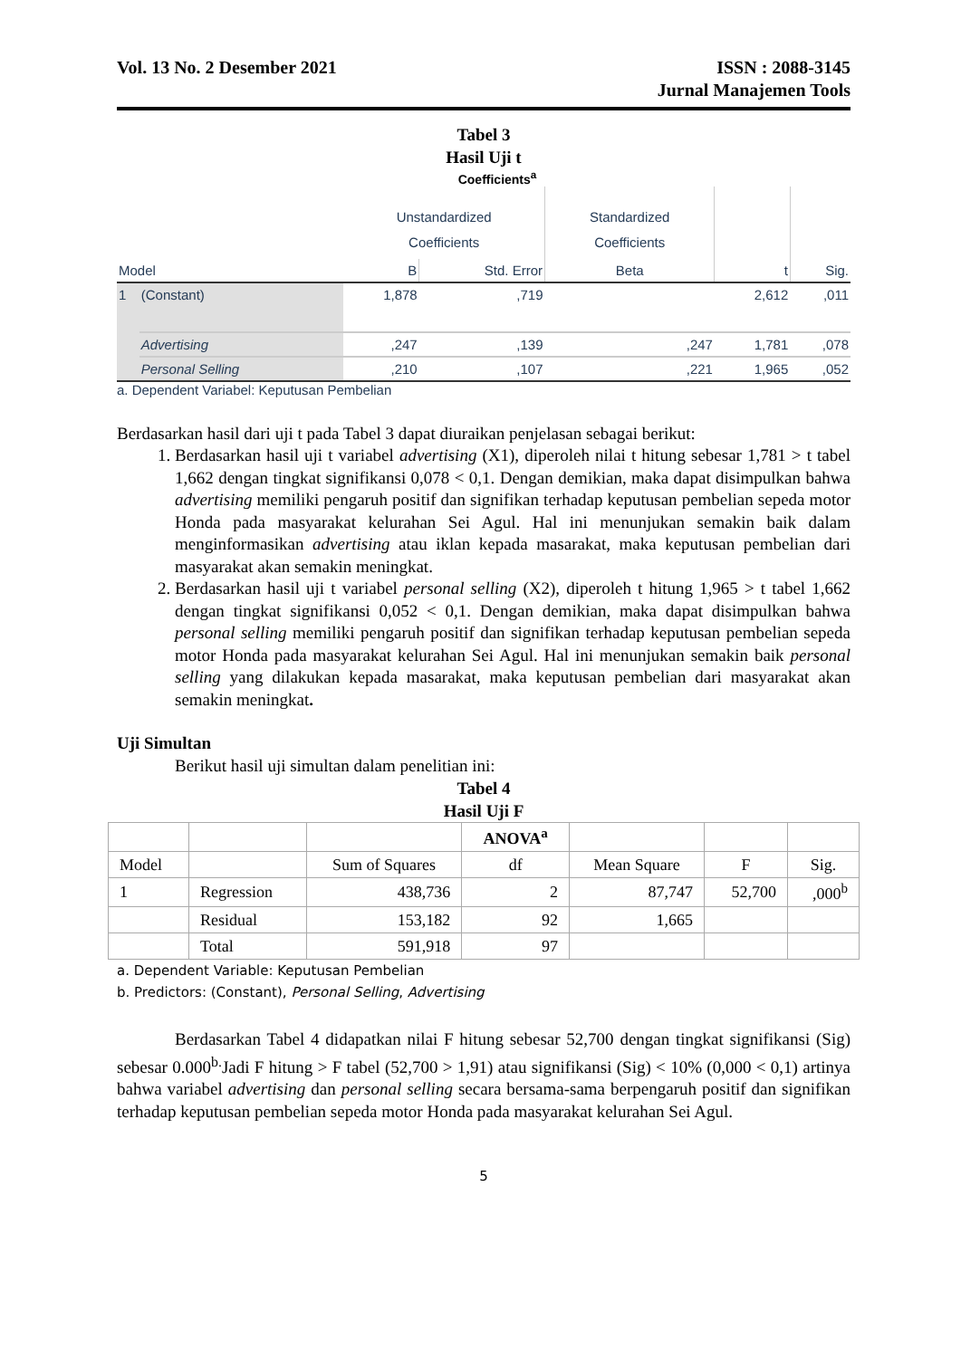Vol. 13 No. 2 Desember 2021 ISSN : 2088-3145
Jurnal Manajemen Tools
Tabel 3
Hasil Uji t
Coefficients<sup>a</sup>
| | | Unstandardized Coefficients | | Standardized Coefficients | | |
| Model | | B | Std. Error | Beta | t | Sig. |
| 1 | (Constant) | 1,878 | ,719 | | 2,612 | ,011 |
| | Advertising | ,247 | ,139 | ,247 | 1,781 | ,078 |
| | Personal Selling | ,210 | ,107 | ,221 | 1,965 | ,052 |
a. Dependent Variabel: Keputusan Pembelian
Berdasarkan hasil dari uji t pada Tabel 3 dapat diuraikan penjelasan sebagai berikut:
1. Berdasarkan hasil uji t variabel advertising (X1), diperoleh nilai t hitung sebesar 1,781 > t tabel 1,662 dengan tingkat signifikansi 0,078 < 0,1. Dengan demikian, maka dapat disimpulkan bahwa advertising memiliki pengaruh positif dan signifikan terhadap keputusan pembelian sepeda motor Honda pada masyarakat kelurahan Sei Agul. Hal ini menunjukan semakin baik dalam menginformasikan advertising atau iklan kepada masarakat, maka keputusan pembelian dari masyarakat akan semakin meningkat.
2. Berdasarkan hasil uji t variabel personal selling (X2), diperoleh t hitung 1,965 > t tabel 1,662 dengan tingkat signifikansi 0,052 < 0,1. Dengan demikian, maka dapat disimpulkan bahwa personal selling memiliki pengaruh positif dan signifikan terhadap keputusan pembelian sepeda motor Honda pada masyarakat kelurahan Sei Agul. Hal ini menunjukan semakin baik personal selling yang dilakukan kepada masarakat, maka keputusan pembelian dari masyarakat akan semakin meningkat.
Uji Simultan
Berikut hasil uji simultan dalam penelitian ini:
Tabel 4
Hasil Uji F
| | | | ANOVA<sup>a</sup> | | | |
| Model | | Sum of Squares | df | Mean Square | F | Sig. |
| 1 | Regression | 438,736 | 2 | 87,747 | 52,700 | ,000<sup>b</sup> |
| | Residual | 153,182 | 92 | 1,665 | | |
| | Total | 591,918 | 97 | | | |
a. Dependent Variable: Keputusan Pembelian
b. Predictors: (Constant), Personal Selling, Advertising
Berdasarkan Tabel 4 didapatkan nilai F hitung sebesar 52,700 dengan tingkat signifikansi (Sig) sebesar 0.000<sup>b.</sup>Jadi F hitung > F tabel (52,700 > 1,91) atau signifikansi (Sig) < 10% (0,000 < 0,1) artinya bahwa variabel advertising dan personal selling secara bersama-sama berpengaruh positif dan signifikan terhadap keputusan pembelian sepeda motor Honda pada masyarakat kelurahan Sei Agul.
5